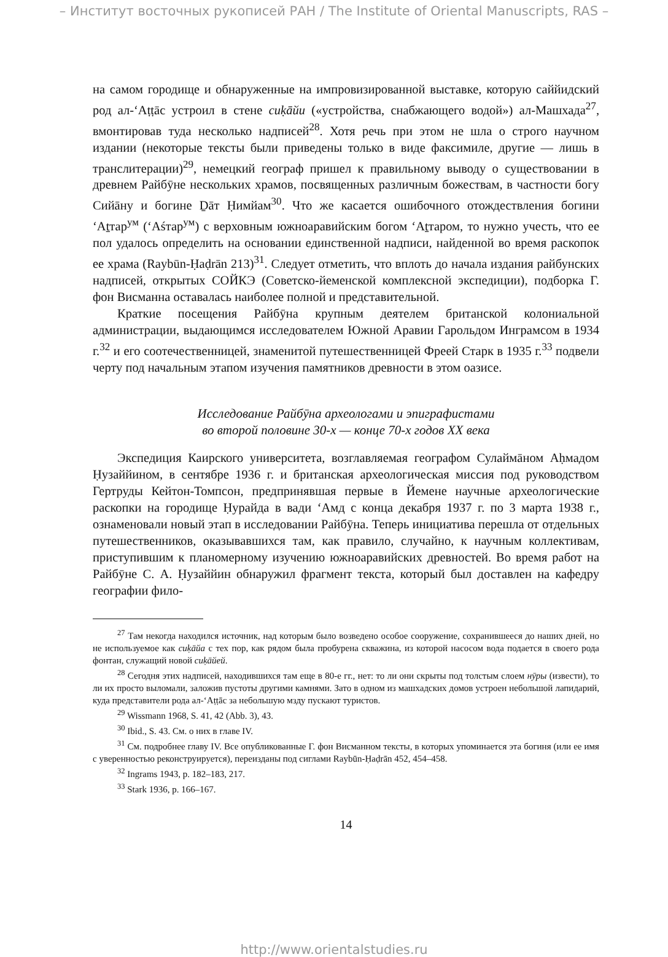– Институт восточных рукописей РАН / The Institute of Oriental Manuscripts, RAS –
на самом городище и обнаруженные на импровизированной выставке, которую саййидский род ал-ʻАṭṭāс устроил в стене сиḳāйи («устройства, снабжающего водой») ал-Машхада<sup>27</sup>, вмонтировав туда несколько надписей<sup>28</sup>. Хотя речь при этом не шла о строго научном издании (некоторые тексты были приведены только в виде факсимиле, другие — лишь в транслитерации)<sup>29</sup>, немецкий географ пришел к правильному выводу о существовании в древнем Райбӯне нескольких храмов, посвященных различным божествам, в частности богу Сийāну и богине Ḏāт Ḥимйам<sup>30</sup>. Что же касается ошибочного отождествления богини ʻАṯтар<sup>ум</sup> (ʻАśтар<sup>ум</sup>) с верховным южноаравийским богом ʻАṯтаром, то нужно учесть, что ее пол удалось определить на основании единственной надписи, найденной во время раскопок ее храма (Raybūn-Ḥaḍrān 213)<sup>31</sup>. Следует отметить, что вплоть до начала издания райбунских надписей, открытых СОЙКЭ (Советско-йеменской комплексной экспедиции), подборка Г. фон Висманна оставалась наиболее полной и представительной.
Краткие посещения Райбӯна крупным деятелем британской колониальной администрации, выдающимся исследователем Южной Аравии Гарольдом Инграмсом в 1934 г.<sup>32</sup> и его соотечественницей, знаменитой путешественницей Фреей Старк в 1935 г.<sup>33</sup> подвели черту под начальным этапом изучения памятников древности в этом оазисе.
Исследование Райбӯна археологами и эпиграфистами
во второй половине 30-х — конце 70-х годов XX века
Экспедиция Каирского университета, возглавляемая географом Сулаймāном Аḥмадом Ḥузаййином, в сентябре 1936 г. и британская археологическая миссия под руководством Гертруды Кейтон-Томпсон, предпринявшая первые в Йемене научные археологические раскопки на городище Ḥурайда в вади ʻАмд с конца декабря 1937 г. по 3 марта 1938 г., ознаменовали новый этап в исследовании Райбӯна. Теперь инициатива перешла от отдельных путешественников, оказывавшихся там, как правило, случайно, к научным коллективам, приступившим к планомерному изучению южноаравийских древностей. Во время работ на Райбӯне С. А. Ḥузаййин обнаружил фрагмент текста, который был доставлен на кафедру географии фило-
<sup>27</sup> Там некогда находился источник, над которым было возведено особое сооружение, сохранившееся до наших дней, но не используемое как сиḳāйа с тех пор, как рядом была пробурена скважина, из которой насосом вода подается в своего рода фонтан, служащий новой сиḳāйей.
<sup>28</sup> Сегодня этих надписей, находившихся там еще в 80-е гг., нет: то ли они скрыты под толстым слоем нӯры (извести), то ли их просто выломали, заложив пустоты другими камнями. Зато в одном из машхадских домов устроен небольшой лапидарий, куда представители рода ал-ʻАṭṭāс за небольшую мзду пускают туристов.
<sup>29</sup> Wissmann 1968, S. 41, 42 (Abb. 3), 43.
<sup>30</sup> Ibid., S. 43. См. о них в главе IV.
<sup>31</sup> См. подробнее главу IV. Все опубликованные Г. фон Висманном тексты, в которых упоминается эта богиня (или ее имя с уверенностью реконструируется), переизданы под сиглами Raybūn-Ḥaḍrān 452, 454–458.
<sup>32</sup> Ingrams 1943, p. 182–183, 217.
<sup>33</sup> Stark 1936, p. 166–167.
14
http://www.orientalstudies.ru